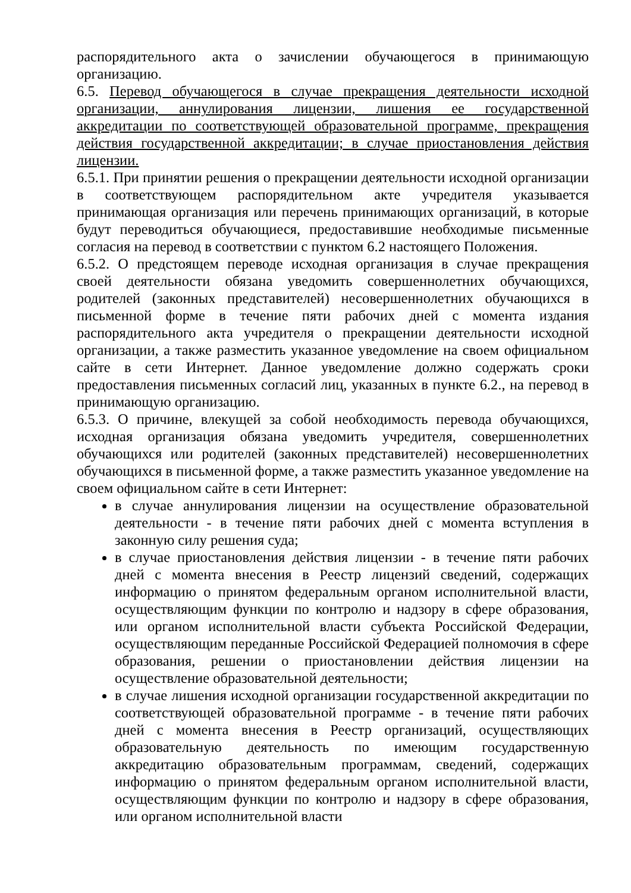распорядительного акта о зачислении обучающегося в принимающую организацию.
6.5. Перевод обучающегося в случае прекращения деятельности исходной организации, аннулирования лицензии, лишения ее государственной аккредитации по соответствующей образовательной программе, прекращения действия государственной аккредитации; в случае приостановления действия лицензии.
6.5.1. При принятии решения о прекращении деятельности исходной организации в соответствующем распорядительном акте учредителя указывается принимающая организация или перечень принимающих организаций, в которые будут переводиться обучающиеся, предоставившие необходимые письменные согласия на перевод в соответствии с пунктом 6.2 настоящего Положения.
6.5.2. О предстоящем переводе исходная организация в случае прекращения своей деятельности обязана уведомить совершеннолетних обучающихся, родителей (законных представителей) несовершеннолетних обучающихся в письменной форме в течение пяти рабочих дней с момента издания распорядительного акта учредителя о прекращении деятельности исходной организации, а также разместить указанное уведомление на своем официальном сайте в сети Интернет. Данное уведомление должно содержать сроки предоставления письменных согласий лиц, указанных в пункте 6.2., на перевод в принимающую организацию.
6.5.3. О причине, влекущей за собой необходимость перевода обучающихся, исходная организация обязана уведомить учредителя, совершеннолетних обучающихся или родителей (законных представителей) несовершеннолетних обучающихся в письменной форме, а также разместить указанное уведомление на своем официальном сайте в сети Интернет:
в случае аннулирования лицензии на осуществление образовательной деятельности - в течение пяти рабочих дней с момента вступления в законную силу решения суда;
в случае приостановления действия лицензии - в течение пяти рабочих дней с момента внесения в Реестр лицензий сведений, содержащих информацию о принятом федеральным органом исполнительной власти, осуществляющим функции по контролю и надзору в сфере образования, или органом исполнительной власти субъекта Российской Федерации, осуществляющим переданные Российской Федерацией полномочия в сфере образования, решении о приостановлении действия лицензии на осуществление образовательной деятельности;
в случае лишения исходной организации государственной аккредитации по соответствующей образовательной программе - в течение пяти рабочих дней с момента внесения в Реестр организаций, осуществляющих образовательную деятельность по имеющим государственную аккредитацию образовательным программам, сведений, содержащих информацию о принятом федеральным органом исполнительной власти, осуществляющим функции по контролю и надзору в сфере образования, или органом исполнительной власти